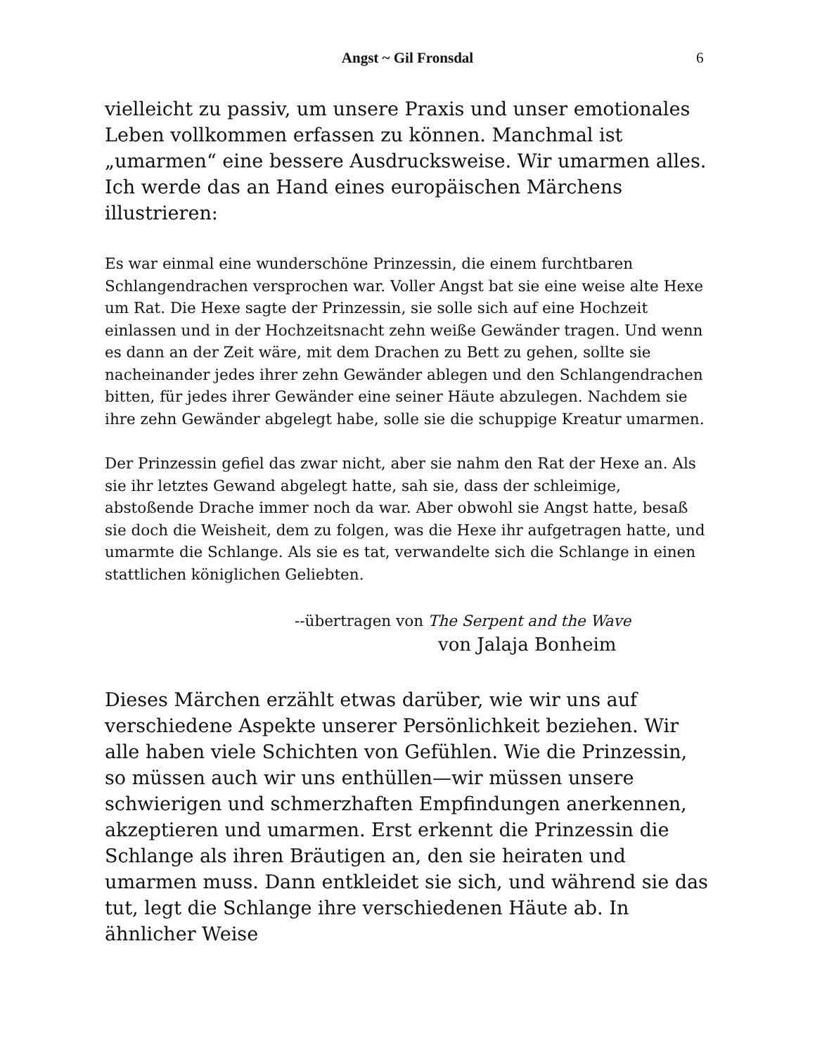Angst ~ Gil Fronsdal 6
vielleicht zu passiv, um unsere Praxis und unser emotionales Leben vollkommen erfassen zu können. Manchmal ist „umarmen“ eine bessere Ausdrucksweise. Wir umarmen alles. Ich werde das an Hand eines europäischen Märchens illustrieren:
Es war einmal eine wunderschöne Prinzessin, die einem furchtbaren Schlangendrachen versprochen war. Voller Angst bat sie eine weise alte Hexe um Rat. Die Hexe sagte der Prinzessin, sie solle sich auf eine Hochzeit einlassen und in der Hochzeitsnacht zehn weiße Gewänder tragen. Und wenn es dann an der Zeit wäre, mit dem Drachen zu Bett zu gehen, sollte sie nacheinander jedes ihrer zehn Gewänder ablegen und den Schlangendrachen bitten, für jedes ihrer Gewänder eine seiner Häute abzulegen. Nachdem sie ihre zehn Gewänder abgelegt habe, solle sie die schuppige Kreatur umarmen.
Der Prinzessin gefiel das zwar nicht, aber sie nahm den Rat der Hexe an. Als sie ihr letztes Gewand abgelegt hatte, sah sie, dass der schleimige, abstoßende Drache immer noch da war. Aber obwohl sie Angst hatte, besaß sie doch die Weisheit, dem zu folgen, was die Hexe ihr aufgetragen hatte, und umarmte die Schlange. Als sie es tat, verwandelte sich die Schlange in einen stattlichen königlichen Geliebten.
--übertragen von The Serpent and the Wave
von Jalaja Bonheim
Dieses Märchen erzählt etwas darüber, wie wir uns auf verschiedene Aspekte unserer Persönlichkeit beziehen. Wir alle haben viele Schichten von Gefühlen. Wie die Prinzessin, so müssen auch wir uns enthüllen—wir müssen unsere schwierigen und schmerzhaften Empfindungen anerkennen, akzeptieren und umarmen. Erst erkennt die Prinzessin die Schlange als ihren Bräutigen an, den sie heiraten und umarmen muss. Dann entkleidet sie sich, und während sie das tut, legt die Schlange ihre verschiedenen Häute ab. In ähnlicher Weise